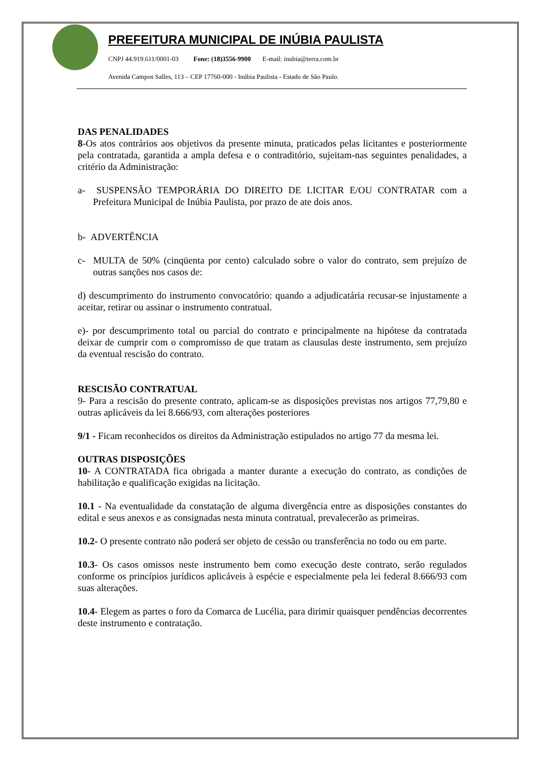PREFEITURA MUNICIPAL DE INÚBIA PAULISTA
CNPJ 44.919.611/0001-03 Fone: (18)3556-9900 E-mail: inubia@terra.com.br
Avenida Campos Salles, 113 – CEP 17760-000 - Inúbia Paulista - Estado de São Paulo.
DAS PENALIDADES
8-Os atos contrários aos objetivos da presente minuta, praticados pelas licitantes e posteriormente pela contratada, garantida a ampla defesa e o contraditório, sujeitam-nas seguintes penalidades, a critério da Administração:
a- SUSPENSÃO TEMPORÁRIA DO DIREITO DE LICITAR E/OU CONTRATAR com a Prefeitura Municipal de Inúbia Paulista, por prazo de ate dois anos.
b- ADVERTÊNCIA
c- MULTA de 50% (cinqüenta por cento) calculado sobre o valor do contrato, sem prejuízo de outras sanções nos casos de:
d) descumprimento do instrumento convocatório: quando a adjudicatária recusar-se injustamente a aceitar, retirar ou assinar o instrumento contratual.
e)- por descumprimento total ou parcial do contrato e principalmente na hipótese da contratada deixar de cumprir com o compromisso de que tratam as clausulas deste instrumento, sem prejuízo da eventual rescisão do contrato.
RESCISÃO CONTRATUAL
9- Para a rescisão do presente contrato, aplicam-se as disposições previstas nos artigos 77,79,80 e outras aplicáveis da lei 8.666/93, com alterações posteriores
9/1 - Ficam reconhecidos os direitos da Administração estipulados no artigo 77 da mesma lei.
OUTRAS DISPOSIÇÕES
10- A CONTRATADA fica obrigada a manter durante a execução do contrato, as condições de habilitação e qualificação exigidas na licitação.
10.1 - Na eventualidade da constatação de alguma divergência entre as disposições constantes do edital e seus anexos e as consignadas nesta minuta contratual, prevalecerão as primeiras.
10.2- O presente contrato não poderá ser objeto de cessão ou transferência no todo ou em parte.
10.3- Os casos omissos neste instrumento bem como execução deste contrato, serão regulados conforme os princípios jurídicos aplicáveis à espécie e especialmente pela lei federal 8.666/93 com suas alterações.
10.4- Elegem as partes o foro da Comarca de Lucélia, para dirimir quaisquer pendências decorrentes deste instrumento e contratação.